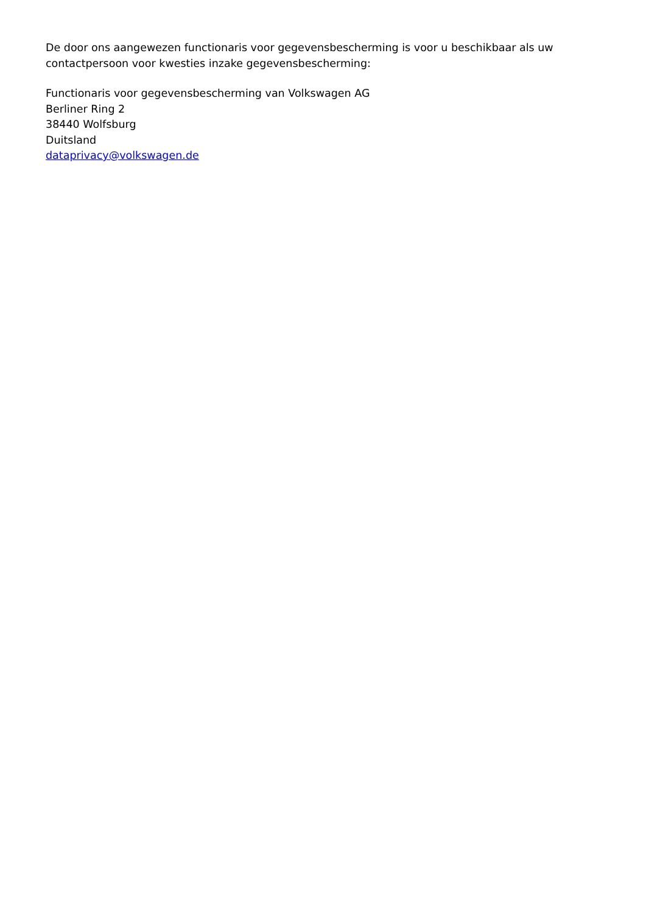De door ons aangewezen functionaris voor gegevensbescherming is voor u beschikbaar als uw contactpersoon voor kwesties inzake gegevensbescherming:
Functionaris voor gegevensbescherming van Volkswagen AG
Berliner Ring 2
38440 Wolfsburg
Duitsland
dataprivacy@volkswagen.de